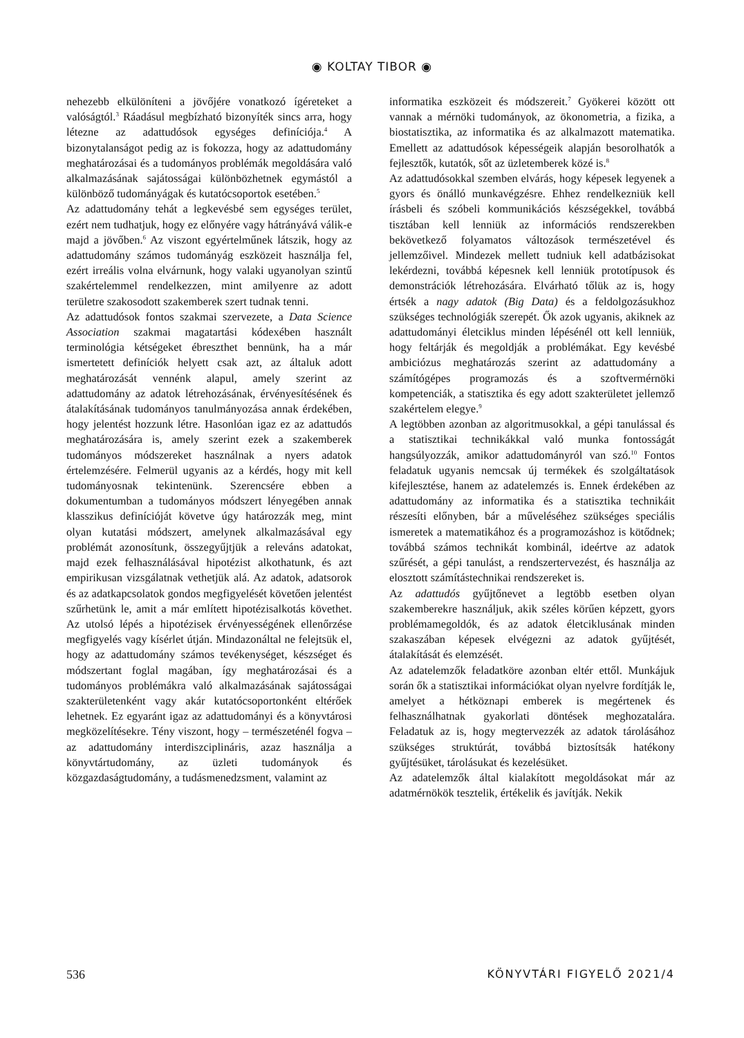◉ KOLTAY TIBOR ◉
nehezebb elkülöníteni a jövőjére vonatkozó ígéreteket a valóságtól.<sup>3</sup> Ráadásul megbízható bizonyíték sincs arra, hogy létezne az adattudósok egységes definíciója.<sup>4</sup> A bizonytalanságot pedig az is fokozza, hogy az adattudomány meghatározásai és a tudományos problémák megoldására való alkalmazásának sajátosságai különbözhetnek egymástól a különböző tudományágak és kutatócsoportok esetében.<sup>5</sup>
Az adattudomány tehát a legkevésbé sem egységes terület, ezért nem tudhatjuk, hogy ez előnyére vagy hátrányává válik-e majd a jövőben.<sup>6</sup> Az viszont egyértelműnek látszik, hogy az adattudomány számos tudományág eszközeit használja fel, ezért irreális volna elvárnunk, hogy valaki ugyanolyan szintű szakértelemmel rendelkezzen, mint amilyenre az adott területre szakosodott szakemberek szert tudnak tenni.
Az adattudósok fontos szakmai szervezete, a Data Science Association szakmai magatartási kódexében használt terminológia kétségeket ébreszthet bennünk, ha a már ismertetett definíciók helyett csak azt, az általuk adott meghatározását vennénk alapul, amely szerint az adattudomány az adatok létrehozásának, érvényesítésének és átalakításának tudományos tanulmányozása annak érdekében, hogy jelentést hozzunk létre. Hasonlóan igaz ez az adattudós meghatározására is, amely szerint ezek a szakemberek tudományos módszereket használnak a nyers adatok értelemzésére. Felmerül ugyanis az a kérdés, hogy mit kell tudományosnak tekintenünk. Szerencsére ebben a dokumentumban a tudományos módszert lényegében annak klasszikus definícióját követve úgy határozzák meg, mint olyan kutatási módszert, amelynek alkalmazásával egy problémát azonosítunk, összegyűjtjük a releváns adatokat, majd ezek felhasználásával hipotézist alkothatunk, és azt empirikusan vizsgálatnak vethetjük alá. Az adatok, adatsorok és az adatkapcsolatok gondos megfigyelését követően jelentést szűrhetünk le, amit a már említett hipotézisalkotás követhet. Az utolsó lépés a hipotézisek érvényességének ellenőrzése megfigyelés vagy kísérlet útján. Mindazonáltal ne felejtsük el, hogy az adattudomány számos tevékenységet, készséget és módszertant foglal magában, így meghatározásai és a tudományos problémákra való alkalmazásának sajátosságai szakterületenként vagy akár kutatócsoportonként eltérőek lehetnek. Ez egyaránt igaz az adattudományi és a könyvtárosi megközelítésekre. Tény viszont, hogy – természeténél fogva – az adattudomány interdiszciplináris, azaz használja a könyvtártudomány, az üzleti tudományok és közgazdaságtudomány, a tudásmenedzsment, valamint az
informatika eszközeit és módszereit.<sup>7</sup> Gyökerei között ott vannak a mérnöki tudományok, az ökonometria, a fizika, a biostatisztika, az informatika és az alkalmazott matematika. Emellett az adattudósok képességeik alapján besorolhatók a fejlesztők, kutatók, sőt az üzletemberek közé is.<sup>8</sup>
Az adattudósokkal szemben elvárás, hogy képesek legyenek a gyors és önálló munkavégzésre. Ehhez rendelkezniük kell írásbeli és szóbeli kommunikációs készségekkel, továbbá tisztában kell lenniük az információs rendszerekben bekövetkező folyamatos változások természetével és jellemzőivel. Mindezek mellett tudniuk kell adatbázisokat lekérdezni, továbbá képesnek kell lenniük prototípusok és demonstrációk létrehozására. Elvárható tőlük az is, hogy értsék a nagy adatok (Big Data) és a feldolgozásukhoz szükséges technológiák szerepét. Ők azok ugyanis, akiknek az adattudományi életciklus minden lépésénél ott kell lenniük, hogy feltárják és megoldják a problémákat. Egy kevésbé ambiciózus meghatározás szerint az adattudomány a számítógépes programozás és a szoftvermérnöki kompetenciák, a statisztika és egy adott szakterületet jellemző szakértelem elegye.<sup>9</sup>
A legtöbben azonban az algoritmusokkal, a gépi tanulással és a statisztikai technikákkal való munka fontosságát hangsúlyozzák, amikor adattudományról van szó.<sup>10</sup> Fontos feladatuk ugyanis nemcsak új termékek és szolgáltatások kifejlesztése, hanem az adatelemzés is. Ennek érdekében az adattudomány az informatika és a statisztika technikáit részesíti előnyben, bár a műveléséhez szükséges speciális ismeretek a matematikához és a programozáshoz is kötődnek; továbbá számos technikát kombinál, ideértve az adatok szűrését, a gépi tanulást, a rendszertervezést, és használja az elosztott számítástechnikai rendszereket is.
Az adattudós gyűjtőnevet a legtöbb esetben olyan szakemberekre használjuk, akik széles körűen képzett, gyors problémamegoldók, és az adatok életciklusának minden szakaszában képesek elvégezni az adatok gyűjtését, átalakítását és elemzését.
Az adatelemzők feladatköre azonban eltér ettől. Munkájuk során ők a statisztikai információkat olyan nyelvre fordítják le, amelyet a hétköznapi emberek is megértenek és felhasználhatnak gyakorlati döntések meghozatalára. Feladatuk az is, hogy megtervezzék az adatok tárolásához szükséges struktúrát, továbbá biztosítsák hatékony gyűjtésüket, tárolásukat és kezelésüket.
Az adatelemzők által kialakított megoldásokat már az adatmérnökök tesztelik, értékelik és javítják. Nekik
536 KÖNYVTÁRI FIGYELŐ 2021/4